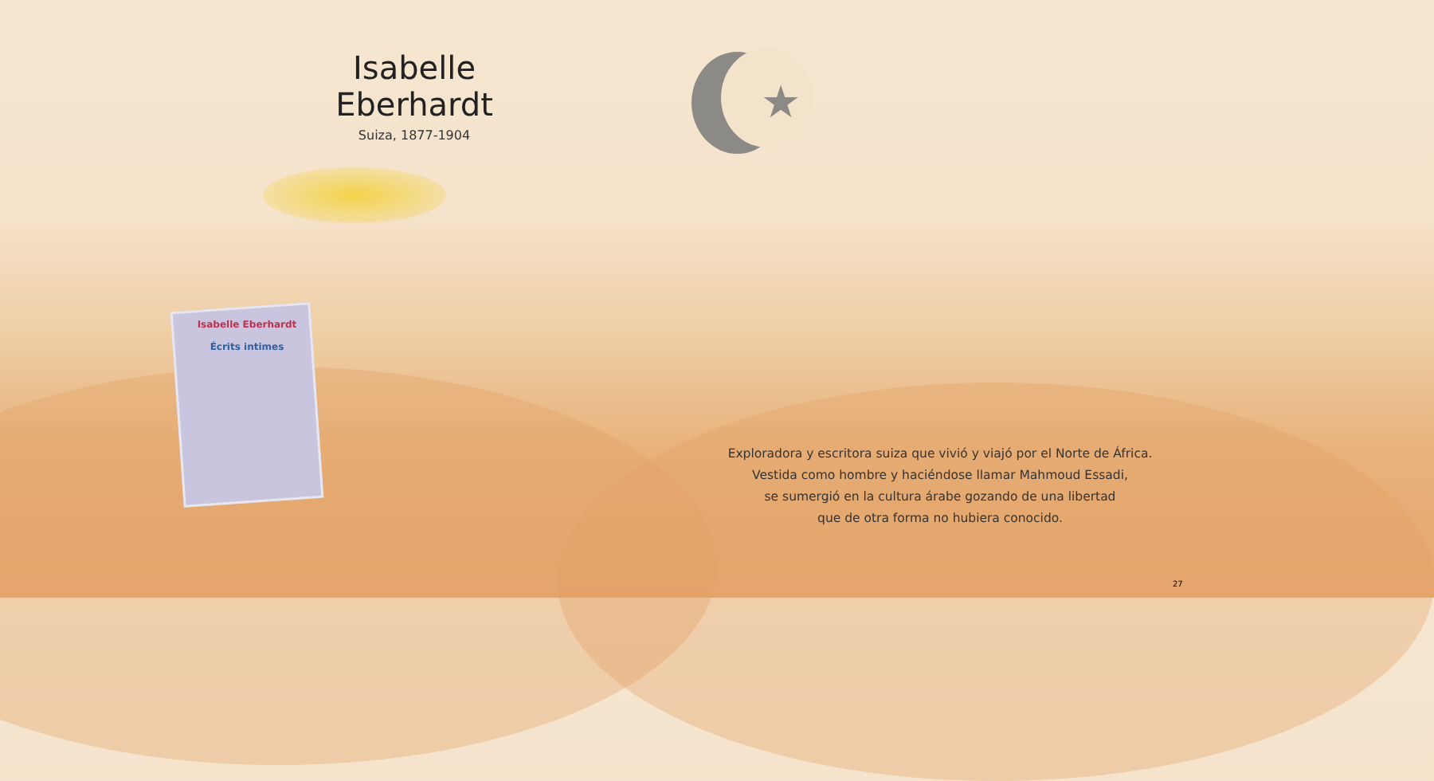★
Isabelle Eberhardt
Suiza, 1877-1904
Isabelle Eberhardt
Écrits intimes
Exploradora y escritora suiza que vivió y viajó por el Norte de África.
Vestida como hombre y haciéndose llamar Mahmoud Essadi,
se sumergió en la cultura árabe gozando de una libertad
que de otra forma no hubiera conocido.
27